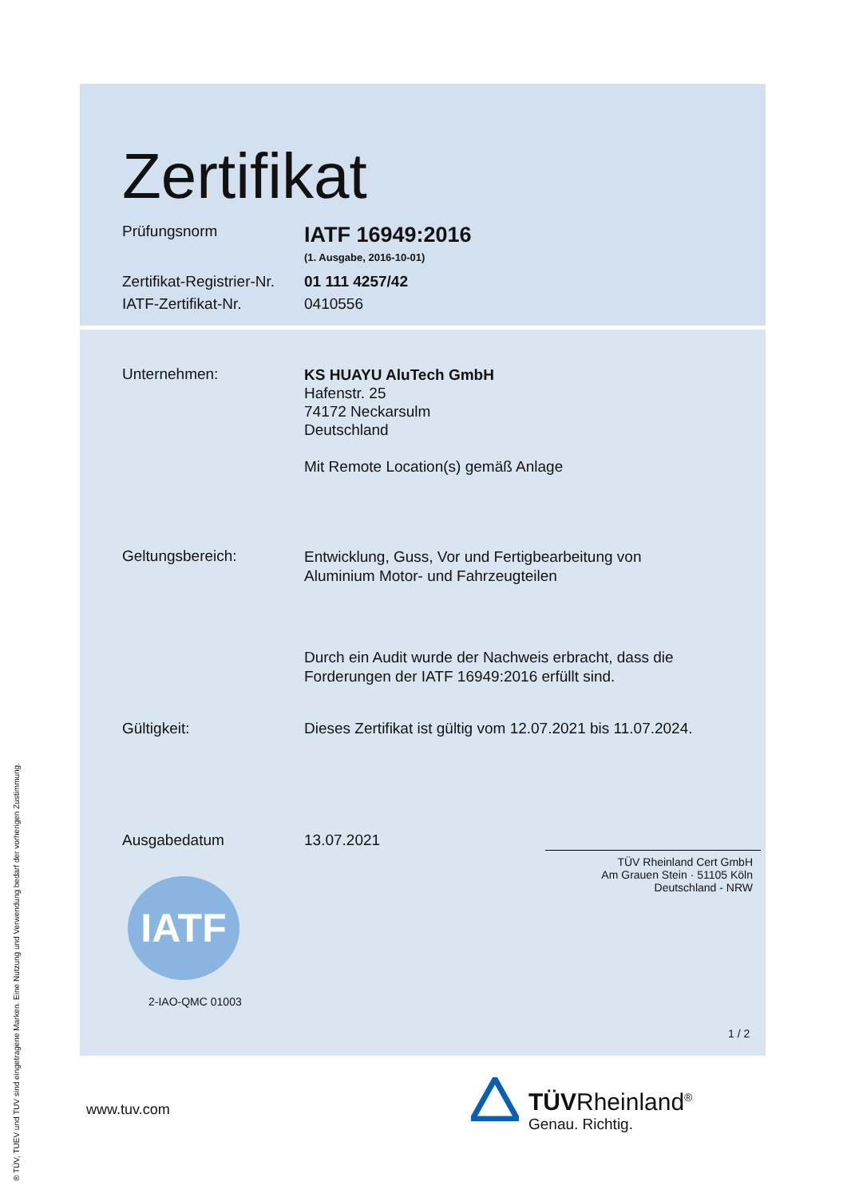Zertifikat
Prüfungsnorm
IATF 16949:2016
(1. Ausgabe, 2016-10-01)
Zertifikat-Registrier-Nr.
01 111 4257/42
IATF-Zertifikat-Nr. 0410556
Unternehmen:
KS HUAYU AluTech GmbH
Hafenstr. 25
74172 Neckarsulm
Deutschland
Mit Remote Location(s) gemäß Anlage
Geltungsbereich:
Entwicklung, Guss, Vor und Fertigbearbeitung von
Aluminium Motor- und Fahrzeugteilen
Durch ein Audit wurde der Nachweis erbracht, dass die
Forderungen der IATF 16949:2016 erfüllt sind.
Gültigkeit: Dieses Zertifikat ist gültig vom 12.07.2021 bis 11.07.2024.
Ausgabedatum 13.07.2021
TÜV Rheinland Cert GmbH
Am Grauen Stein · 51105 Köln
Deutschland - NRW
IATF
2-IAO-QMC 01003
1 / 2
www.tuv.com
TÜVRheinland<sup>®</sup>
Genau. Richtig.
® TÜV, TUEV und TUV sind eingetragene Marken. Eine Nutzung und Verwendung bedarf der vorherigen Zustimmung.